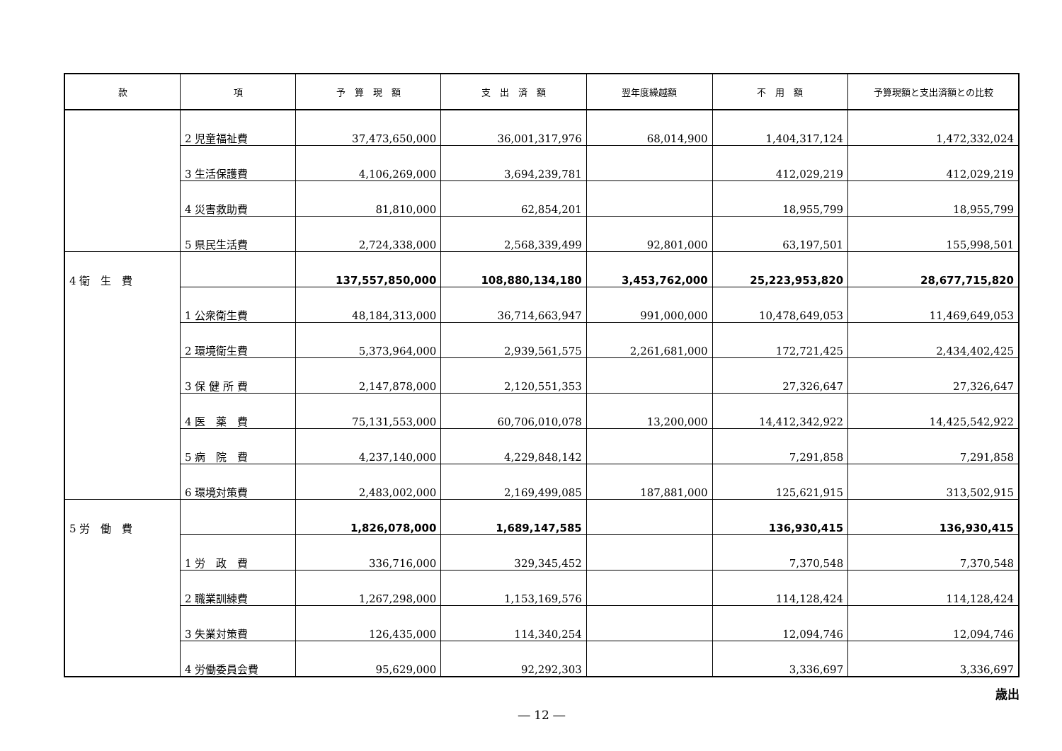| 款 | 項 | 予 算 現 額 | 支 出 済 額 | 翌年度繰越額 | 不 用 額 | 予算現額と支出済額との比較 |
| --- | --- | --- | --- | --- | --- | --- |
| | 2 児童福祉費 | 37,473,650,000 | 36,001,317,976 | 68,014,900 | 1,404,317,124 | 1,472,332,024 |
| | 3 生活保護費 | 4,106,269,000 | 3,694,239,781 | | 412,029,219 | 412,029,219 |
| | 4 災害救助費 | 81,810,000 | 62,854,201 | | 18,955,799 | 18,955,799 |
| | 5 県民生活費 | 2,724,338,000 | 2,568,339,499 | 92,801,000 | 63,197,501 | 155,998,501 |
| 4 衛 生 費 | | 137,557,850,000 | 108,880,134,180 | 3,453,762,000 | 25,223,953,820 | 28,677,715,820 |
| | 1 公衆衛生費 | 48,184,313,000 | 36,714,663,947 | 991,000,000 | 10,478,649,053 | 11,469,649,053 |
| | 2 環境衛生費 | 5,373,964,000 | 2,939,561,575 | 2,261,681,000 | 172,721,425 | 2,434,402,425 |
| | 3 保 健 所 費 | 2,147,878,000 | 2,120,551,353 | | 27,326,647 | 27,326,647 |
| | 4 医 薬 費 | 75,131,553,000 | 60,706,010,078 | 13,200,000 | 14,412,342,922 | 14,425,542,922 |
| | 5 病 院 費 | 4,237,140,000 | 4,229,848,142 | | 7,291,858 | 7,291,858 |
| | 6 環境対策費 | 2,483,002,000 | 2,169,499,085 | 187,881,000 | 125,621,915 | 313,502,915 |
| 5 労 働 費 | | 1,826,078,000 | 1,689,147,585 | | 136,930,415 | 136,930,415 |
| | 1 労 政 費 | 336,716,000 | 329,345,452 | | 7,370,548 | 7,370,548 |
| | 2 職業訓練費 | 1,267,298,000 | 1,153,169,576 | | 114,128,424 | 114,128,424 |
| | 3 失業対策費 | 126,435,000 | 114,340,254 | | 12,094,746 | 12,094,746 |
| | 4 労働委員会費 | 95,629,000 | 92,292,303 | | 3,336,697 | 3,336,697 |
歳出
― 12 ―